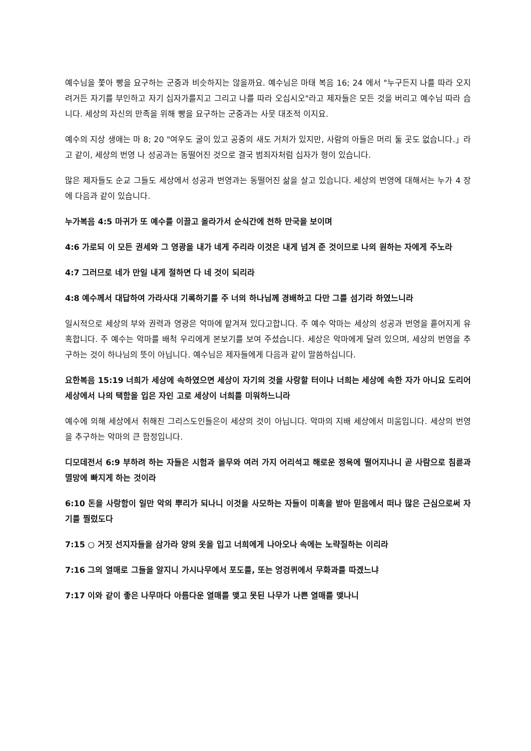예수님을 쫓아 빵을 요구하는 군중과 비슷하지는 않을까요. 예수님은 마태 복음 16; 24 에서 "누구든지 나를 따라 오지 려거든 자기를 부인하고 자기 십자가를지고 그리고 나를 따라 오십시오"라고 제자들은 모든 것을 버리고 예수님 따라 습니다. 세상의 자신의 만족을 위해 빵을 요구하는 군중과는 사뭇 대조적 이지요.
예수의 지상 생애는 마 8; 20 "여우도 굴이 있고 공중의 새도 거처가 있지만, 사람의 아들은 머리 둘 곳도 없습니다.」라고 같이, 세상의 번영 나 성공과는 동떨어진 것으로 결국 범죄자처럼 십자가 형이 있습니다.
많은 제자들도 순교 그들도 세상에서 성공과 번영과는 동떨어진 삶을 살고 있습니다. 세상의 번영에 대해서는 누가 4 장에 다음과 같이 있습니다.
누가복음 4:5 마귀가 또 예수를 이끌고 올라가서 순식간에 천하 만국을 보이며
4:6 가로되 이 모든 권세와 그 영광을 내가 네게 주리라 이것은 내게 넘겨 준 것이므로 나의 원하는 자에게 주노라
4:7 그러므로 네가 만일 내게 절하면 다 네 것이 되리라
4:8 예수께서 대답하여 가라사대 기록하기를 주 너의 하나님께 경배하고 다만 그를 섬기라 하였느니라
일시적으로 세상의 부와 권력과 영광은 악마에 맡겨져 있다고합니다. 주 예수 악마는 세상의 성공과 번영을 흩어지게 유혹합니다. 주 예수는 악마를 배척 우리에게 본보기를 보여 주셨습니다. 세상은 악마에게 달려 있으며, 세상의 번영을 추구하는 것이 하나님의 뜻이 아닙니다. 예수님은 제자들에게 다음과 같이 말씀하십니다.
요한복음 15:19 너희가 세상에 속하였으면 세상이 자기의 것을 사랑할 터이나 너희는 세상에 속한 자가 아니요 도리어 세상에서 나의 택함을 입은 자인 고로 세상이 너희를 미워하느니라
예수에 의해 세상에서 취해진 그리스도인들은이 세상의 것이 아닙니다. 악마의 지배 세상에서 미움입니다. 세상의 번영을 추구하는 악마의 큰 함정입니다.
디모데전서 6:9 부하려 하는 자들은 시험과 올무와 여러 가지 어리석고 해로운 정욕에 떨어지나니 곧 사람으로 침륜과 멸망에 빠지게 하는 것이라
6:10 돈을 사랑함이 일만 악의 뿌리가 되나니 이것을 사모하는 자들이 미혹을 받아 믿음에서 떠나 많은 근심으로써 자기를 찔렀도다
7:15 ○ 거짓 선지자들을 삼가라 양의 옷을 입고 너희에게 나아오나 속에는 노략질하는 이리라
7:16 그의 열매로 그들을 알지니 가시나무에서 포도를, 또는 엉겅퀴에서 무화과를 따겠느냐
7:17 이와 같이 좋은 나무마다 아름다운 열매를 맺고 못된 나무가 나쁜 열매를 맺나니